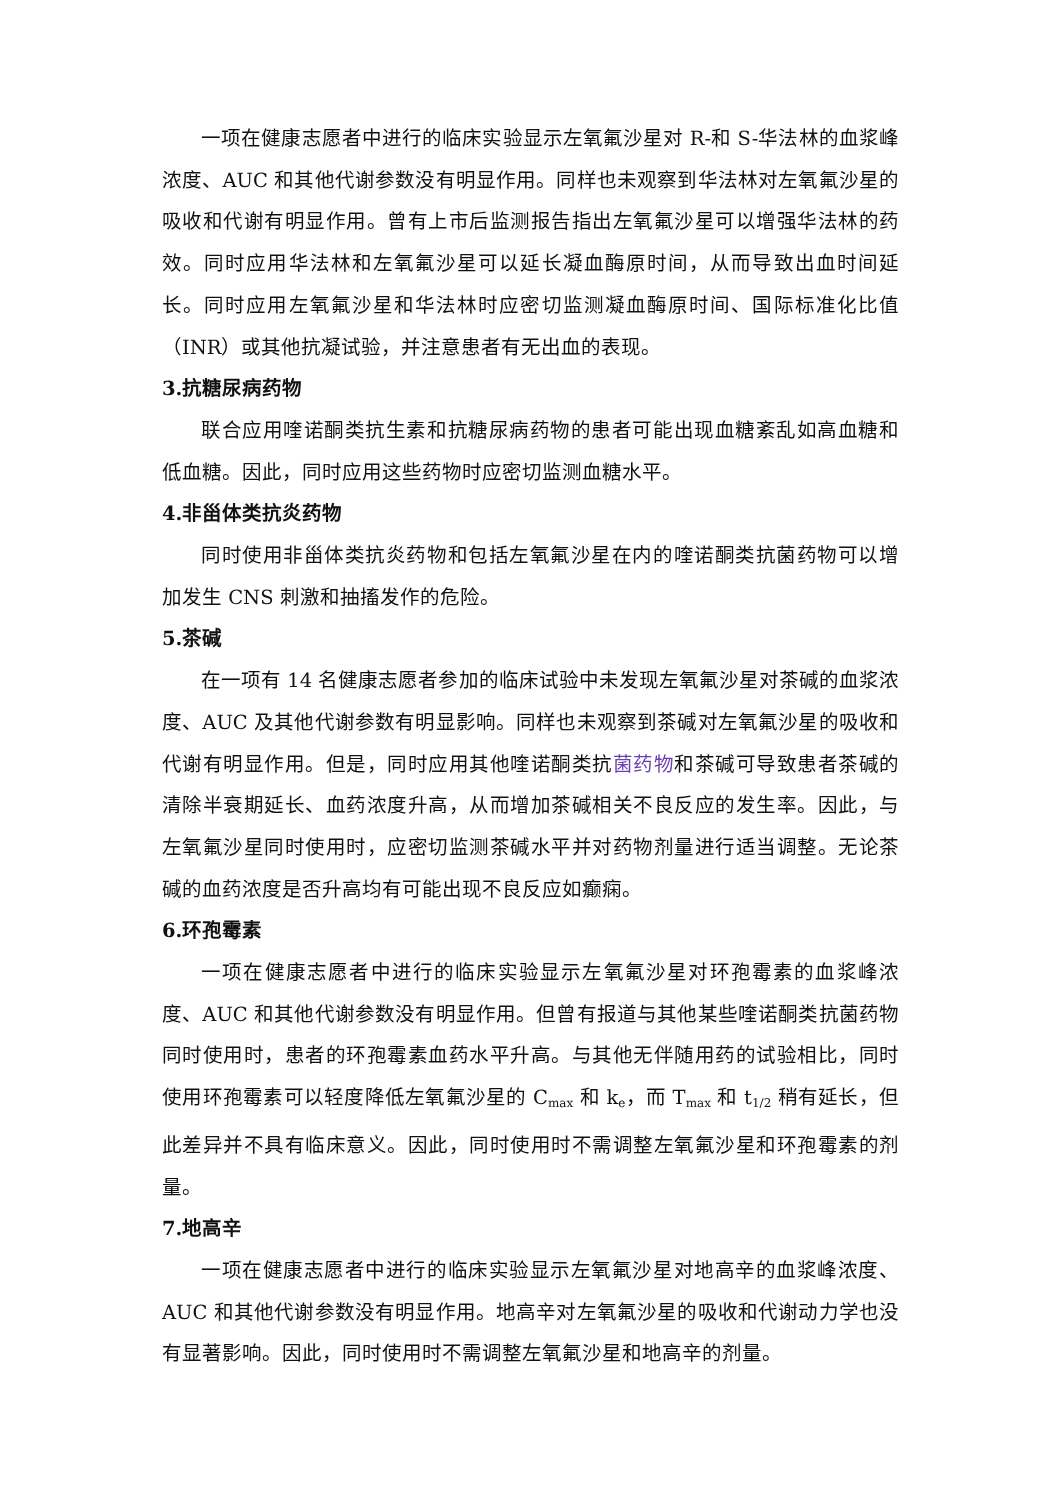一项在健康志愿者中进行的临床实验显示左氧氟沙星对 R-和 S-华法林的血浆峰浓度、AUC 和其他代谢参数没有明显作用。同样也未观察到华法林对左氧氟沙星的吸收和代谢有明显作用。曾有上市后监测报告指出左氧氟沙星可以增强华法林的药效。同时应用华法林和左氧氟沙星可以延长凝血酶原时间，从而导致出血时间延长。同时应用左氧氟沙星和华法林时应密切监测凝血酶原时间、国际标准化比值（INR）或其他抗凝试验，并注意患者有无出血的表现。
3.抗糖尿病药物
联合应用喹诺酮类抗生素和抗糖尿病药物的患者可能出现血糖紊乱如高血糖和低血糖。因此，同时应用这些药物时应密切监测血糖水平。
4.非甾体类抗炎药物
同时使用非甾体类抗炎药物和包括左氧氟沙星在内的喹诺酮类抗菌药物可以增加发生 CNS 刺激和抽搐发作的危险。
5.茶碱
在一项有 14 名健康志愿者参加的临床试验中未发现左氧氟沙星对茶碱的血浆浓度、AUC 及其他代谢参数有明显影响。同样也未观察到茶碱对左氧氟沙星的吸收和代谢有明显作用。但是，同时应用其他喹诺酮类抗菌药物和茶碱可导致患者茶碱的清除半衰期延长、血药浓度升高，从而增加茶碱相关不良反应的发生率。因此，与左氧氟沙星同时使用时，应密切监测茶碱水平并对药物剂量进行适当调整。无论茶碱的血药浓度是否升高均有可能出现不良反应如癫痫。
6.环孢霉素
一项在健康志愿者中进行的临床实验显示左氧氟沙星对环孢霉素的血浆峰浓度、AUC 和其他代谢参数没有明显作用。但曾有报道与其他某些喹诺酮类抗菌药物同时使用时，患者的环孢霉素血药水平升高。与其他无伴随用药的试验相比，同时使用环孢霉素可以轻度降低左氧氟沙星的 C<sub>max</sub> 和 k<sub>e</sub>，而 T<sub>max</sub> 和 t<sub>1/2</sub> 稍有延长，但此差异并不具有临床意义。因此，同时使用时不需调整左氧氟沙星和环孢霉素的剂量。
7.地高辛
一项在健康志愿者中进行的临床实验显示左氧氟沙星对地高辛的血浆峰浓度、AUC 和其他代谢参数没有明显作用。地高辛对左氧氟沙星的吸收和代谢动力学也没有显著影响。因此，同时使用时不需调整左氧氟沙星和地高辛的剂量。